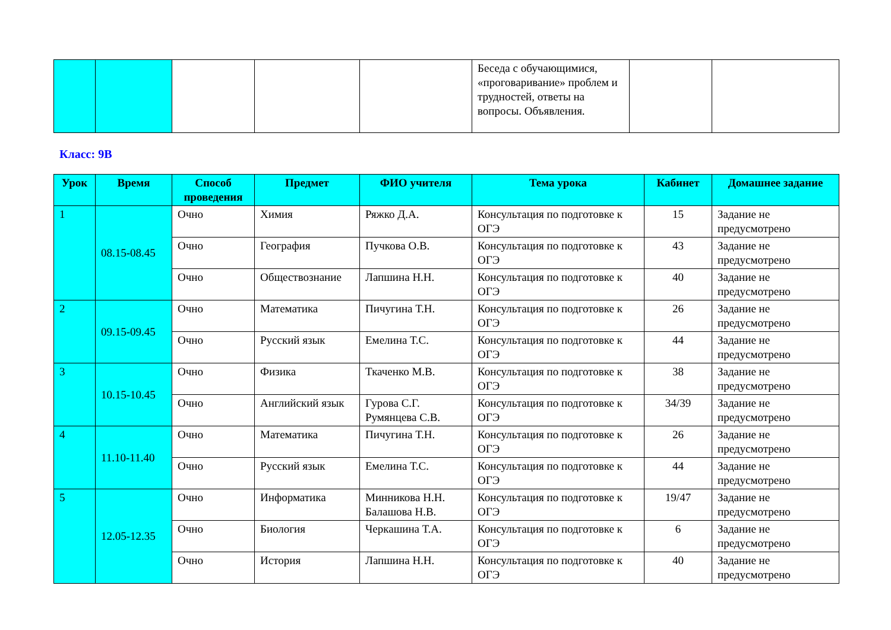| | | | | | Беседа с обучающимися, «проговаривание» проблем и трудностей, ответы на вопросы. Объявления. | | |
Класс: 9В
| Урок | Время | Способ проведения | Предмет | ФИО учителя | Тема урока | Кабинет | Домашнее задание |
| --- | --- | --- | --- | --- | --- | --- | --- |
| 1 | 08.15-08.45 | Очно | Химия | Ряжко Д.А. | Консультация по подготовке к ОГЭ | 15 | Задание не предусмотрено |
| | | Очно | География | Пучкова О.В. | Консультация по подготовке к ОГЭ | 43 | Задание не предусмотрено |
| | | Очно | Обществознание | Лапшина Н.Н. | Консультация по подготовке к ОГЭ | 40 | Задание не предусмотрено |
| 2 | 09.15-09.45 | Очно | Математика | Пичугина Т.Н. | Консультация по подготовке к ОГЭ | 26 | Задание не предусмотрено |
| | | Очно | Русский язык | Емелина Т.С. | Консультация по подготовке к ОГЭ | 44 | Задание не предусмотрено |
| 3 | 10.15-10.45 | Очно | Физика | Ткаченко М.В. | Консультация по подготовке к ОГЭ | 38 | Задание не предусмотрено |
| | | Очно | Английский язык | Гурова С.Г. Румянцева С.В. | Консультация по подготовке к ОГЭ | 34/39 | Задание не предусмотрено |
| 4 | 11.10-11.40 | Очно | Математика | Пичугина Т.Н. | Консультация по подготовке к ОГЭ | 26 | Задание не предусмотрено |
| | | Очно | Русский язык | Емелина Т.С. | Консультация по подготовке к ОГЭ | 44 | Задание не предусмотрено |
| 5 | 12.05-12.35 | Очно | Информатика | Минникова Н.Н. Балашова Н.В. | Консультация по подготовке к ОГЭ | 19/47 | Задание не предусмотрено |
| | | Очно | Биология | Черкашина Т.А. | Консультация по подготовке к ОГЭ | 6 | Задание не предусмотрено |
| | | Очно | История | Лапшина Н.Н. | Консультация по подготовке к ОГЭ | 40 | Задание не предусмотрено |